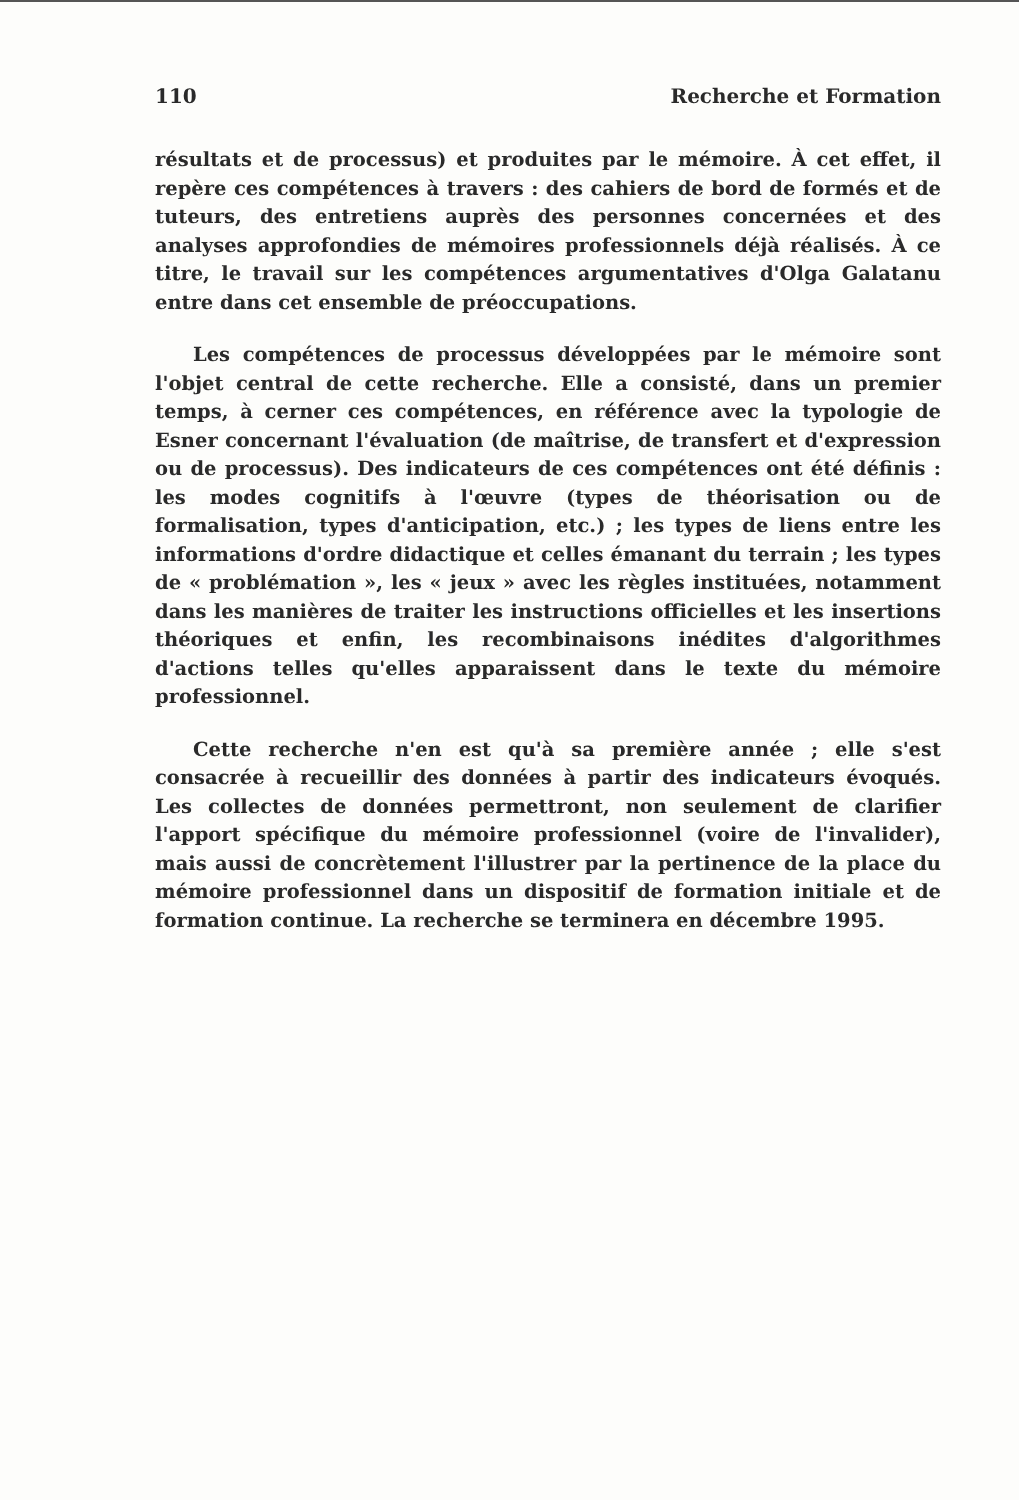110 Recherche et Formation
résultats et de processus) et produites par le mémoire. À cet effet, il repère ces compétences à travers : des cahiers de bord de formés et de tuteurs, des entretiens auprès des personnes concernées et des analyses approfondies de mémoires professionnels déjà réalisés. À ce titre, le travail sur les compétences argumentatives d'Olga Galatanu entre dans cet ensemble de préoccupations.
Les compétences de processus développées par le mémoire sont l'objet central de cette recherche. Elle a consisté, dans un premier temps, à cerner ces compétences, en référence avec la typologie de Esner concernant l'évaluation (de maîtrise, de transfert et d'expression ou de processus). Des indicateurs de ces compétences ont été définis : les modes cognitifs à l'œuvre (types de théorisation ou de formalisation, types d'anticipation, etc.) ; les types de liens entre les informations d'ordre didactique et celles émanant du terrain ; les types de « problémation », les « jeux » avec les règles instituées, notamment dans les manières de traiter les instructions officielles et les insertions théoriques et enfin, les recombinaisons inédites d'algorithmes d'actions telles qu'elles apparaissent dans le texte du mémoire professionnel.
Cette recherche n'en est qu'à sa première année ; elle s'est consacrée à recueillir des données à partir des indicateurs évoqués. Les collectes de données permettront, non seulement de clarifier l'apport spécifique du mémoire professionnel (voire de l'invalider), mais aussi de concrètement l'illustrer par la pertinence de la place du mémoire professionnel dans un dispositif de formation initiale et de formation continue. La recherche se terminera en décembre 1995.